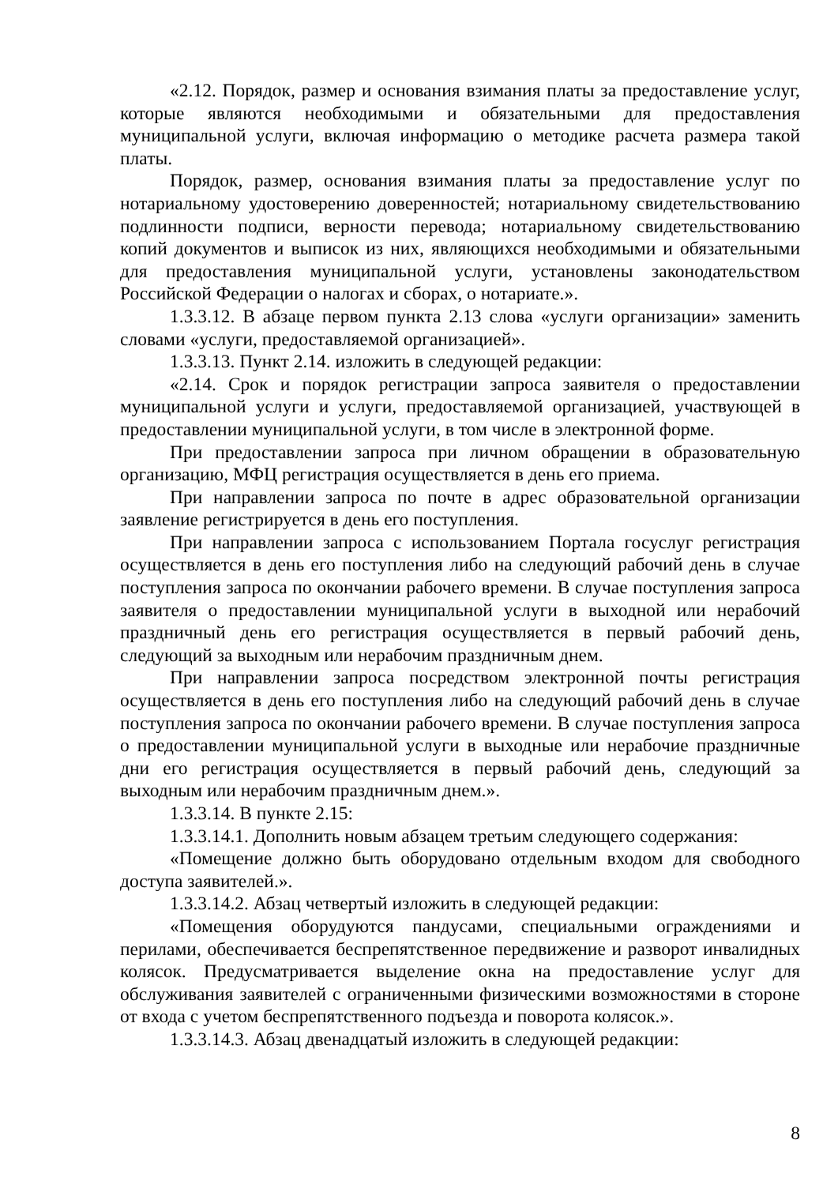«2.12. Порядок, размер и основания взимания платы за предоставление услуг, которые являются необходимыми и обязательными для предоставления муниципальной услуги, включая информацию о методике расчета размера такой платы.
Порядок, размер, основания взимания платы за предоставление услуг по нотариальному удостоверению доверенностей; нотариальному свидетельствованию подлинности подписи, верности перевода; нотариальному свидетельствованию копий документов и выписок из них, являющихся необходимыми и обязательными для предоставления муниципальной услуги, установлены законодательством Российской Федерации о налогах и сборах, о нотариате.».
1.3.3.12. В абзаце первом пункта 2.13 слова «услуги организации» заменить словами «услуги, предоставляемой организацией».
1.3.3.13. Пункт 2.14. изложить в следующей редакции:
«2.14. Срок и порядок регистрации запроса заявителя о предоставлении муниципальной услуги и услуги, предоставляемой организацией, участвующей в предоставлении муниципальной услуги, в том числе в электронной форме.
При предоставлении запроса при личном обращении в образовательную организацию, МФЦ регистрация осуществляется в день его приема.
При направлении запроса по почте в адрес образовательной организации заявление регистрируется в день его поступления.
При направлении запроса с использованием Портала госуслуг регистрация осуществляется в день его поступления либо на следующий рабочий день в случае поступления запроса по окончании рабочего времени. В случае поступления запроса заявителя о предоставлении муниципальной услуги в выходной или нерабочий праздничный день его регистрация осуществляется в первый рабочий день, следующий за выходным или нерабочим праздничным днем.
При направлении запроса посредством электронной почты регистрация осуществляется в день его поступления либо на следующий рабочий день в случае поступления запроса по окончании рабочего времени. В случае поступления запроса о предоставлении муниципальной услуги в выходные или нерабочие праздничные дни его регистрация осуществляется в первый рабочий день, следующий за выходным или нерабочим праздничным днем.».
1.3.3.14. В пункте 2.15:
1.3.3.14.1. Дополнить новым абзацем третьим следующего содержания:
«Помещение должно быть оборудовано отдельным входом для свободного доступа заявителей.».
1.3.3.14.2. Абзац четвертый изложить в следующей редакции:
«Помещения оборудуются пандусами, специальными ограждениями и перилами, обеспечивается беспрепятственное передвижение и разворот инвалидных колясок. Предусматривается выделение окна на предоставление услуг для обслуживания заявителей с ограниченными физическими возможностями в стороне от входа с учетом беспрепятственного подъезда и поворота колясок.».
1.3.3.14.3. Абзац двенадцатый изложить в следующей редакции:
8